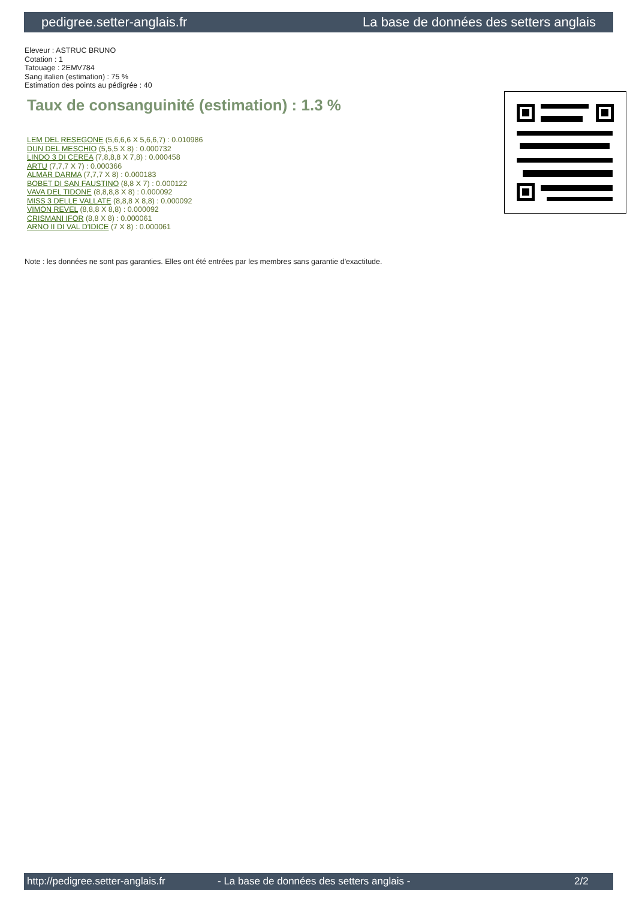pedigree.setter-anglais.fr La base de données des setters anglais
Eleveur : ASTRUC BRUNO
Cotation : 1
Tatouage : 2EMV784
Sang italien (estimation) : 75 %
Estimation des points au pédigrée : 40
Taux de consanguinité (estimation) : 1.3 %
LEM DEL RESEGONE (5,6,6,6 X 5,6,6,7) : 0.010986
DUN DEL MESCHIO (5,5,5 X 8) : 0.000732
LINDO 3 DI CEREA (7,8,8,8 X 7,8) : 0.000458
ARTU (7,7,7 X 7) : 0.000366
ALMAR DARMA (7,7,7 X 8) : 0.000183
BOBET DI SAN FAUSTINO (8,8 X 7) : 0.000122
VAVA DEL TIDONE (8,8,8,8 X 8) : 0.000092
MISS 3 DELLE VALLATE (8,8,8 X 8,8) : 0.000092
VIMON REVEL (8,8,8 X 8,8) : 0.000092
CRISMANI IFOR (8,8 X 8) : 0.000061
ARNO II DI VAL D'IDICE (7 X 8) : 0.000061
Note : les données ne sont pas garanties. Elles ont été entrées par les membres sans garantie d'exactitude.
http://pedigree.setter-anglais.fr - La base de données des setters anglais - 2/2